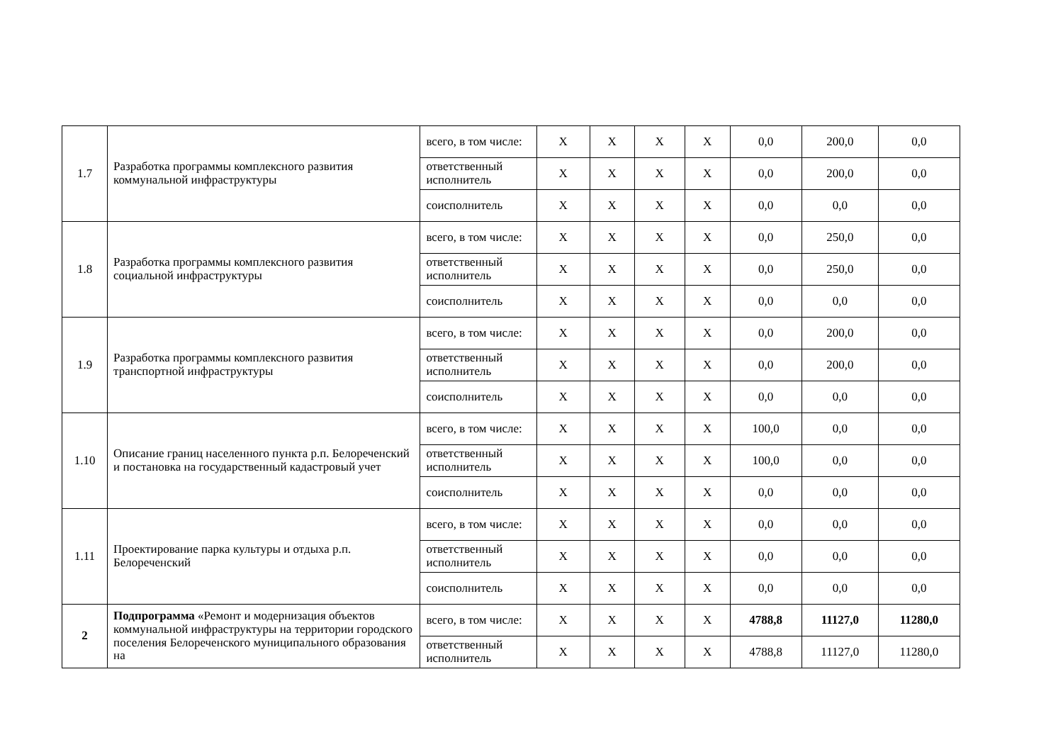| 1.7 | Разработка программы комплексного развития коммунальной инфраструктуры | всего, в том числе: | X | X | X | X | 0,0 | 200,0 | 0,0 |
| | | ответственный исполнитель | X | X | X | X | 0,0 | 200,0 | 0,0 |
| | | соисполнитель | X | X | X | X | 0,0 | 0,0 | 0,0 |
| 1.8 | Разработка программы комплексного развития социальной инфраструктуры | всего, в том числе: | X | X | X | X | 0,0 | 250,0 | 0,0 |
| | | ответственный исполнитель | X | X | X | X | 0,0 | 250,0 | 0,0 |
| | | соисполнитель | X | X | X | X | 0,0 | 0,0 | 0,0 |
| 1.9 | Разработка программы комплексного развития транспортной инфраструктуры | всего, в том числе: | X | X | X | X | 0,0 | 200,0 | 0,0 |
| | | ответственный исполнитель | X | X | X | X | 0,0 | 200,0 | 0,0 |
| | | соисполнитель | X | X | X | X | 0,0 | 0,0 | 0,0 |
| 1.10 | Описание границ населенного пункта р.п. Белореченский и постановка на государственный кадастровый учет | всего, в том числе: | X | X | X | X | 100,0 | 0,0 | 0,0 |
| | | ответственный исполнитель | X | X | X | X | 100,0 | 0,0 | 0,0 |
| | | соисполнитель | X | X | X | X | 0,0 | 0,0 | 0,0 |
| 1.11 | Проектирование парка культуры и отдыха р.п. Белореченский | всего, в том числе: | X | X | X | X | 0,0 | 0,0 | 0,0 |
| | | ответственный исполнитель | X | X | X | X | 0,0 | 0,0 | 0,0 |
| | | соисполнитель | X | X | X | X | 0,0 | 0,0 | 0,0 |
| 2 | Подпрограмма «Ремонт и модернизация объектов коммунальной инфраструктуры на территории городского поселения Белореченского муниципального образования на | всего, в том числе: | X | X | X | X | 4788,8 | 11127,0 | 11280,0 |
| | | ответственный исполнитель | X | X | X | X | 4788,8 | 11127,0 | 11280,0 |